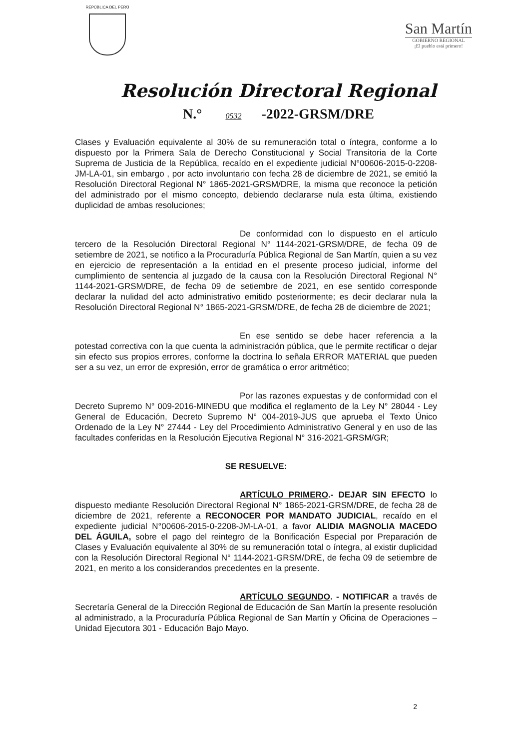REPÚBLICA DEL PERÚ
San Martín
GOBIERNO REGIONAL
¡El pueblo está primero!
Resolución Directoral Regional
N.° 0532 -2022-GRSM/DRE
Clases y Evaluación equivalente al 30% de su remuneración total o íntegra, conforme a lo dispuesto por la Primera Sala de Derecho Constitucional y Social Transitoria de la Corte Suprema de Justicia de la República, recaído en el expediente judicial N°00606-2015-0-2208-JM-LA-01, sin embargo , por acto involuntario con fecha 28 de diciembre de 2021, se emitió la Resolución Directoral Regional N° 1865-2021-GRSM/DRE, la misma que reconoce la petición del administrado por el mismo concepto, debiendo declararse nula esta última, existiendo duplicidad de ambas resoluciones;
De conformidad con lo dispuesto en el artículo tercero de la Resolución Directoral Regional N° 1144-2021-GRSM/DRE, de fecha 09 de setiembre de 2021, se notifico a la Procuraduría Pública Regional de San Martín, quien a su vez en ejercicio de representación a la entidad en el presente proceso judicial, informe del cumplimiento de sentencia al juzgado de la causa con la Resolución Directoral Regional N° 1144-2021-GRSM/DRE, de fecha 09 de setiembre de 2021, en ese sentido corresponde declarar la nulidad del acto administrativo emitido posteriormente; es decir declarar nula la Resolución Directoral Regional N° 1865-2021-GRSM/DRE, de fecha 28 de diciembre de 2021;
En ese sentido se debe hacer referencia a la potestad correctiva con la que cuenta la administración pública, que le permite rectificar o dejar sin efecto sus propios errores, conforme la doctrina lo señala ERROR MATERIAL que pueden ser a su vez, un error de expresión, error de gramática o error aritmético;
Por las razones expuestas y de conformidad con el Decreto Supremo N° 009-2016-MINEDU que modifica el reglamento de la Ley N° 28044 - Ley General de Educación, Decreto Supremo N° 004-2019-JUS que aprueba el Texto Único Ordenado de la Ley N° 27444 - Ley del Procedimiento Administrativo General y en uso de las facultades conferidas en la Resolución Ejecutiva Regional N° 316-2021-GRSM/GR;
SE RESUELVE:
ARTÍCULO PRIMERO.- DEJAR SIN EFECTO lo dispuesto mediante Resolución Directoral Regional N° 1865-2021-GRSM/DRE, de fecha 28 de diciembre de 2021, referente a RECONOCER POR MANDATO JUDICIAL, recaído en el expediente judicial N°00606-2015-0-2208-JM-LA-01, a favor ALIDIA MAGNOLIA MACEDO DEL ÁGUILA, sobre el pago del reintegro de la Bonificación Especial por Preparación de Clases y Evaluación equivalente al 30% de su remuneración total o íntegra, al existir duplicidad con la Resolución Directoral Regional N° 1144-2021-GRSM/DRE, de fecha 09 de setiembre de 2021, en merito a los considerandos precedentes en la presente.
ARTÍCULO SEGUNDO. - NOTIFICAR a través de Secretaría General de la Dirección Regional de Educación de San Martín la presente resolución al administrado, a la Procuraduría Pública Regional de San Martín y Oficina de Operaciones – Unidad Ejecutora 301 - Educación Bajo Mayo.
2